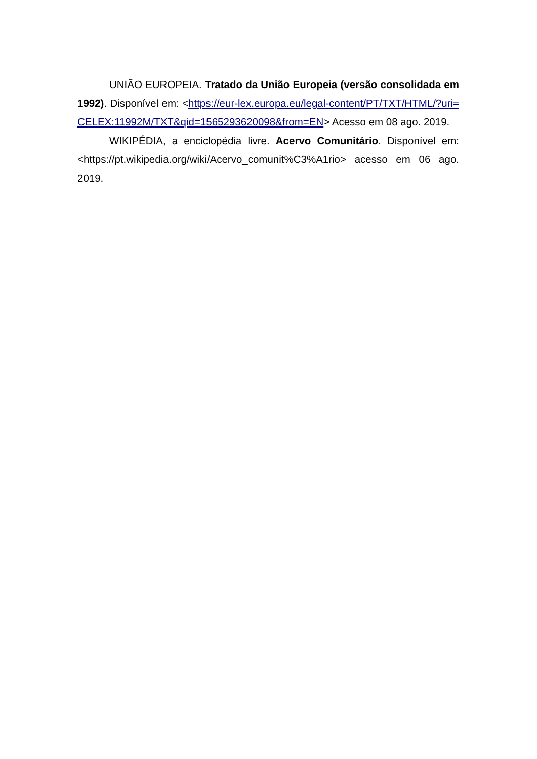UNIÃO EUROPEIA. Tratado da União Europeia (versão consolidada em 1992). Disponível em: <https://eur-lex.europa.eu/legal-content/PT/TXT/HTML/?uri=CELEX:11992M/TXT&qid=1565293620098&from=EN> Acesso em 08 ago. 2019.
WIKIPÉDIA, a enciclopédia livre. Acervo Comunitário. Disponível em: <https://pt.wikipedia.org/wiki/Acervo_comunit%C3%A1rio> acesso em 06 ago. 2019.